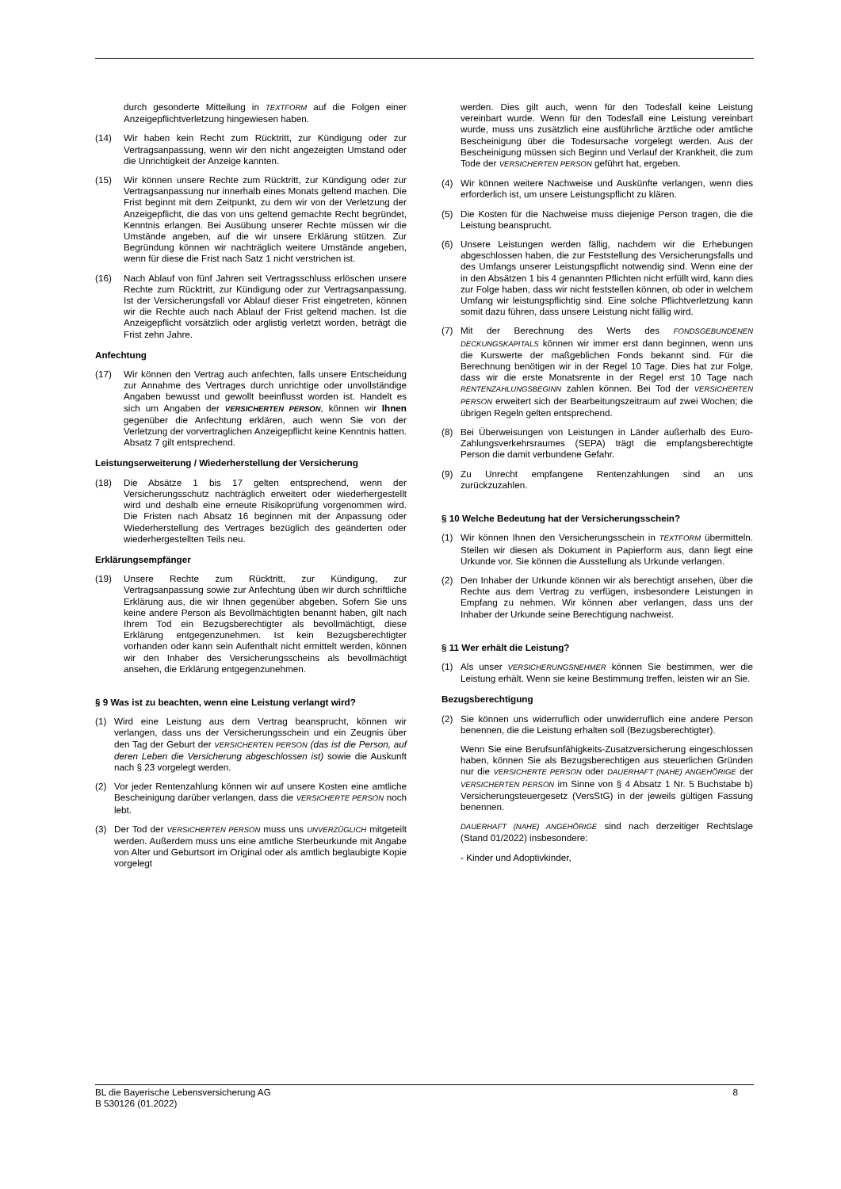durch gesonderte Mitteilung in TEXTFORM auf die Folgen einer Anzeigepflichtverletzung hingewiesen haben.
(14) Wir haben kein Recht zum Rücktritt, zur Kündigung oder zur Vertragsanpassung, wenn wir den nicht angezeigten Umstand oder die Unrichtigkeit der Anzeige kannten.
(15) Wir können unsere Rechte zum Rücktritt, zur Kündigung oder zur Vertragsanpassung nur innerhalb eines Monats geltend machen. Die Frist beginnt mit dem Zeitpunkt, zu dem wir von der Verletzung der Anzeigepflicht, die das von uns geltend gemachte Recht begründet, Kenntnis erlangen. Bei Ausübung unserer Rechte müssen wir die Umstände angeben, auf die wir unsere Erklärung stützen. Zur Begründung können wir nachträglich weitere Umstände angeben, wenn für diese die Frist nach Satz 1 nicht verstrichen ist.
(16) Nach Ablauf von fünf Jahren seit Vertragsschluss erlöschen unsere Rechte zum Rücktritt, zur Kündigung oder zur Vertragsanpassung. Ist der Versicherungsfall vor Ablauf dieser Frist eingetreten, können wir die Rechte auch nach Ablauf der Frist geltend machen. Ist die Anzeigepflicht vorsätzlich oder arglistig verletzt worden, beträgt die Frist zehn Jahre.
Anfechtung
(17) Wir können den Vertrag auch anfechten, falls unsere Entscheidung zur Annahme des Vertrages durch unrichtige oder unvollständige Angaben bewusst und gewollt beeinflusst worden ist. Handelt es sich um Angaben der VERSICHERTEN PERSON, können wir Ihnen gegenüber die Anfechtung erklären, auch wenn Sie von der Verletzung der vorvertraglichen Anzeigepflicht keine Kenntnis hatten. Absatz 7 gilt entsprechend.
Leistungserweiterung / Wiederherstellung der Versicherung
(18) Die Absätze 1 bis 17 gelten entsprechend, wenn der Versicherungsschutz nachträglich erweitert oder wiederhergestellt wird und deshalb eine erneute Risikoprüfung vorgenommen wird. Die Fristen nach Absatz 16 beginnen mit der Anpassung oder Wiederherstellung des Vertrages bezüglich des geänderten oder wiederhergestellten Teils neu.
Erklärungsempfänger
(19) Unsere Rechte zum Rücktritt, zur Kündigung, zur Vertragsanpassung sowie zur Anfechtung üben wir durch schriftliche Erklärung aus, die wir Ihnen gegenüber abgeben. Sofern Sie uns keine andere Person als Bevollmächtigten benannt haben, gilt nach Ihrem Tod ein Bezugsberechtigter als bevollmächtigt, diese Erklärung entgegenzunehmen. Ist kein Bezugsberechtigter vorhanden oder kann sein Aufenthalt nicht ermittelt werden, können wir den Inhaber des Versicherungsscheins als bevollmächtigt ansehen, die Erklärung entgegenzunehmen.
§ 9 Was ist zu beachten, wenn eine Leistung verlangt wird?
(1) Wird eine Leistung aus dem Vertrag beansprucht, können wir verlangen, dass uns der Versicherungsschein und ein Zeugnis über den Tag der Geburt der VERSICHERTEN PERSON (das ist die Person, auf deren Leben die Versicherung abgeschlossen ist) sowie die Auskunft nach § 23 vorgelegt werden.
(2) Vor jeder Rentenzahlung können wir auf unsere Kosten eine amtliche Bescheinigung darüber verlangen, dass die VERSICHERTE PERSON noch lebt.
(3) Der Tod der VERSICHERTEN PERSON muss uns UNVERZÜGLICH mitgeteilt werden. Außerdem muss uns eine amtliche Sterbeurkunde mit Angabe von Alter und Geburtsort im Original oder als amtlich beglaubigte Kopie vorgelegt
werden. Dies gilt auch, wenn für den Todesfall keine Leistung vereinbart wurde. Wenn für den Todesfall eine Leistung vereinbart wurde, muss uns zusätzlich eine ausführliche ärztliche oder amtliche Bescheinigung über die Todesursache vorgelegt werden. Aus der Bescheinigung müssen sich Beginn und Verlauf der Krankheit, die zum Tode der VERSICHERTEN PERSON geführt hat, ergeben.
(4) Wir können weitere Nachweise und Auskünfte verlangen, wenn dies erforderlich ist, um unsere Leistungspflicht zu klären.
(5) Die Kosten für die Nachweise muss diejenige Person tragen, die die Leistung beansprucht.
(6) Unsere Leistungen werden fällig, nachdem wir die Erhebungen abgeschlossen haben, die zur Feststellung des Versicherungsfalls und des Umfangs unserer Leistungspflicht notwendig sind. Wenn eine der in den Absätzen 1 bis 4 genannten Pflichten nicht erfüllt wird, kann dies zur Folge haben, dass wir nicht feststellen können, ob oder in welchem Umfang wir leistungspflichtig sind. Eine solche Pflichtverletzung kann somit dazu führen, dass unsere Leistung nicht fällig wird.
(7) Mit der Berechnung des Werts des FONDSGEBUNDENEN DECKUNGSKAPITALS können wir immer erst dann beginnen, wenn uns die Kurswerte der maßgeblichen Fonds bekannt sind. Für die Berechnung benötigen wir in der Regel 10 Tage. Dies hat zur Folge, dass wir die erste Monatsrente in der Regel erst 10 Tage nach RENTENZAHLUNGSBEGINN zahlen können. Bei Tod der VERSICHERTEN PERSON erweitert sich der Bearbeitungszeitraum auf zwei Wochen; die übrigen Regeln gelten entsprechend.
(8) Bei Überweisungen von Leistungen in Länder außerhalb des Euro-Zahlungsverkehrsraumes (SEPA) trägt die empfangsberechtigte Person die damit verbundene Gefahr.
(9) Zu Unrecht empfangene Rentenzahlungen sind an uns zurückzuzahlen.
§ 10 Welche Bedeutung hat der Versicherungsschein?
(1) Wir können Ihnen den Versicherungsschein in TEXTFORM übermitteln. Stellen wir diesen als Dokument in Papierform aus, dann liegt eine Urkunde vor. Sie können die Ausstellung als Urkunde verlangen.
(2) Den Inhaber der Urkunde können wir als berechtigt ansehen, über die Rechte aus dem Vertrag zu verfügen, insbesondere Leistungen in Empfang zu nehmen. Wir können aber verlangen, dass uns der Inhaber der Urkunde seine Berechtigung nachweist.
§ 11 Wer erhält die Leistung?
(1) Als unser VERSICHERUNGSNEHMER können Sie bestimmen, wer die Leistung erhält. Wenn sie keine Bestimmung treffen, leisten wir an Sie.
Bezugsberechtigung
(2) Sie können uns widerruflich oder unwiderruflich eine andere Person benennen, die die Leistung erhalten soll (Bezugsberechtigter).
Wenn Sie eine Berufsunfähigkeits-Zusatzversicherung eingeschlossen haben, können Sie als Bezugsberechtigen aus steuerlichen Gründen nur die VERSICHERTE PERSON oder DAUERHAFT (NAHE) ANGEHÖRIGE der VERSICHERTEN PERSON im Sinne von § 4 Absatz 1 Nr. 5 Buchstabe b) Versicherungsteuergesetz (VersStG) in der jeweils gültigen Fassung benennen.
DAUERHAFT (NAHE) ANGEHÖRIGE sind nach derzeitiger Rechtslage (Stand 01/2022) insbesondere:
- Kinder und Adoptivkinder,
BL die Bayerische Lebensversicherung AG
B 530126 (01.2022) 8